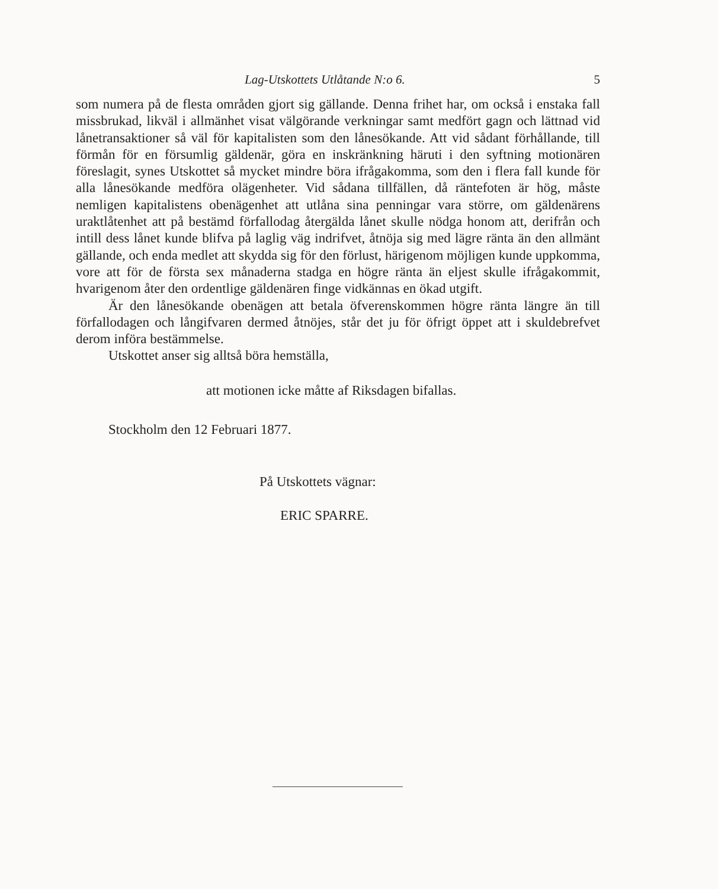Lag-Utskottets Utlåtande N:o 6. 5
som numera på de flesta områden gjort sig gällande. Denna frihet har, om också i enstaka fall missbrukad, likväl i allmänhet visat välgörande verkningar samt medfört gagn och lättnad vid lånetransaktioner så väl för kapitalisten som den lånesökande. Att vid sådant förhållande, till förmån för en försumlig gäldenär, göra en inskränkning häruti i den syftning motionären föreslagit, synes Utskottet så mycket mindre böra ifrågakomma, som den i flera fall kunde för alla lånesökande medföra olägenheter. Vid sådana tillfällen, då räntefoten är hög, måste nemligen kapitalistens obenägenhet att utlåna sina penningar vara större, om gäldenärens uraktlåtenhet att på bestämd förfallodag återgälda lånet skulle nödga honom att, derifrån och intill dess lånet kunde blifva på laglig väg indrifvet, åtnöja sig med lägre ränta än den allmänt gällande, och enda medlet att skydda sig för den förlust, härigenom möjligen kunde uppkomma, vore att för de första sex månaderna stadga en högre ränta än eljest skulle ifrågakommit, hvarigenom åter den ordentlige gäldenären finge vidkännas en ökad utgift.
Är den lånesökande obenägen att betala öfverenskommen högre ränta längre än till förfallodagen och långifvaren dermed åtnöjes, står det ju för öfrigt öppet att i skuldebrefvet derom införa bestämmelse.
Utskottet anser sig alltså böra hemställa,
att motionen icke måtte af Riksdagen bifallas.
Stockholm den 12 Februari 1877.
På Utskottets vägnar:
ERIC SPARRE.